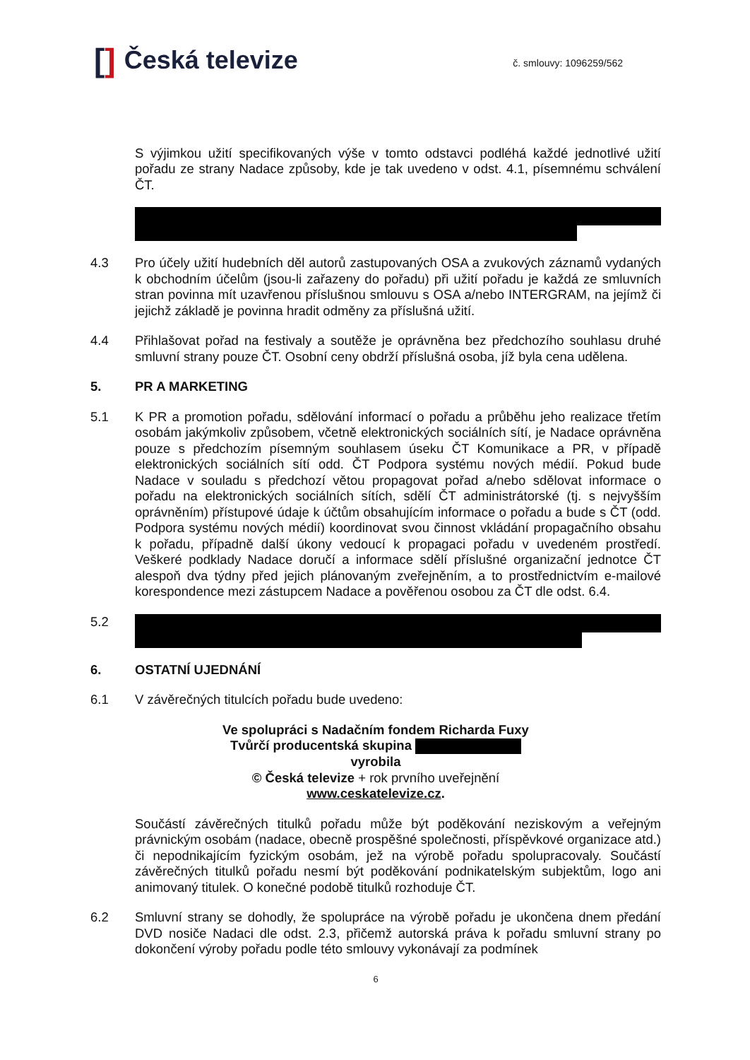[] Česká televize
č. smlouvy: 1096259/562
S výjimkou užití specifikovaných výše v tomto odstavci podléhá každé jednotlivé užití pořadu ze strany Nadace způsoby, kde je tak uvedeno v odst. 4.1, písemnému schválení ČT.
4.3 Pro účely užití hudebních děl autorů zastupovaných OSA a zvukových záznamů vydaných k obchodním účelům (jsou-li zařazeny do pořadu) při užití pořadu je každá ze smluvních stran povinna mít uzavřenou příslušnou smlouvu s OSA a/nebo INTERGRAM, na jejímž či jejichž základě je povinna hradit odměny za příslušná užití.
4.4 Přihlašovat pořad na festivaly a soutěže je oprávněna bez předchozího souhlasu druhé smluvní strany pouze ČT. Osobní ceny obdrží příslušná osoba, jíž byla cena udělena.
5. PR A MARKETING
5.1 K PR a promotion pořadu, sdělování informací o pořadu a průběhu jeho realizace třetím osobám jakýmkoliv způsobem, včetně elektronických sociálních sítí, je Nadace oprávněna pouze s předchozím písemným souhlasem úseku ČT Komunikace a PR, v případě elektronických sociálních sítí odd. ČT Podpora systému nových médií. Pokud bude Nadace v souladu s předchozí větou propagovat pořad a/nebo sdělovat informace o pořadu na elektronických sociálních sítích, sdělí ČT administrátorské (tj. s nejvyšším oprávněním) přístupové údaje k účtům obsahujícím informace o pořadu a bude s ČT (odd. Podpora systému nových médií) koordinovat svou činnost vkládání propagačního obsahu k pořadu, případně další úkony vedoucí k propagaci pořadu v uvedeném prostředí. Veškeré podklady Nadace doručí a informace sdělí příslušné organizační jednotce ČT alespoň dva týdny před jejich plánovaným zveřejněním, a to prostřednictvím e-mailové korespondence mezi zástupcem Nadace a pověřenou osobou za ČT dle odst. 6.4.
5.2
6. OSTATNÍ UJEDNÁNÍ
6.1 V závěrečných titulcích pořadu bude uvedeno:
Ve spolupráci s Nadačním fondem Richarda Fuxy
Tvůrčí producentská skupina
vyrobila
© Česká televize + rok prvního uveřejnění
www.ceskatelevize.cz.
Součástí závěrečných titulků pořadu může být poděkování neziskovým a veřejným právnickým osobám (nadace, obecně prospěšné společnosti, příspěvkové organizace atd.) či nepodnikajícím fyzickým osobám, jež na výrobě pořadu spolupracovaly. Součástí závěrečných titulků pořadu nesmí být poděkování podnikatelským subjektům, logo ani animovaný titulek. O konečné podobě titulků rozhoduje ČT.
6.2 Smluvní strany se dohodly, že spolupráce na výrobě pořadu je ukončena dnem předání DVD nosiče Nadaci dle odst. 2.3, přičemž autorská práva k pořadu smluvní strany po dokončení výroby pořadu podle této smlouvy vykonávají za podmínek
6